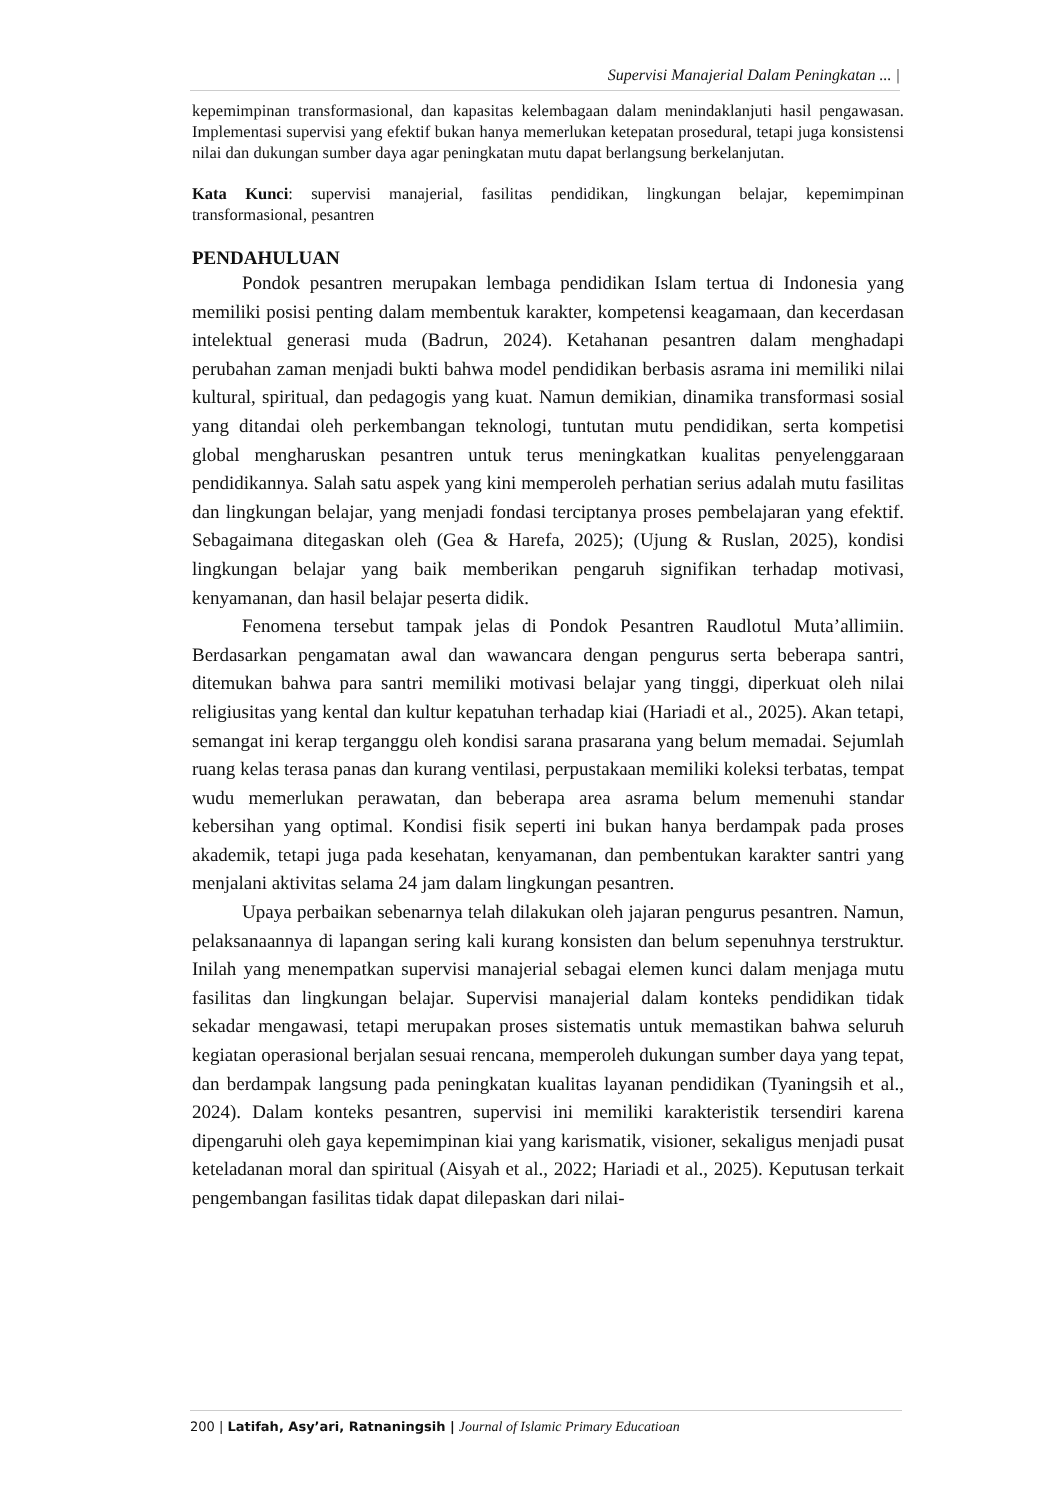Supervisi Manajerial Dalam Peningkatan ... |
kepemimpinan transformasional, dan kapasitas kelembagaan dalam menindaklanjuti hasil pengawasan. Implementasi supervisi yang efektif bukan hanya memerlukan ketepatan prosedural, tetapi juga konsistensi nilai dan dukungan sumber daya agar peningkatan mutu dapat berlangsung berkelanjutan.
Kata Kunci: supervisi manajerial, fasilitas pendidikan, lingkungan belajar, kepemimpinan transformasional, pesantren
PENDAHULUAN
Pondok pesantren merupakan lembaga pendidikan Islam tertua di Indonesia yang memiliki posisi penting dalam membentuk karakter, kompetensi keagamaan, dan kecerdasan intelektual generasi muda (Badrun, 2024). Ketahanan pesantren dalam menghadapi perubahan zaman menjadi bukti bahwa model pendidikan berbasis asrama ini memiliki nilai kultural, spiritual, dan pedagogis yang kuat. Namun demikian, dinamika transformasi sosial yang ditandai oleh perkembangan teknologi, tuntutan mutu pendidikan, serta kompetisi global mengharuskan pesantren untuk terus meningkatkan kualitas penyelenggaraan pendidikannya. Salah satu aspek yang kini memperoleh perhatian serius adalah mutu fasilitas dan lingkungan belajar, yang menjadi fondasi terciptanya proses pembelajaran yang efektif. Sebagaimana ditegaskan oleh (Gea & Harefa, 2025); (Ujung & Ruslan, 2025), kondisi lingkungan belajar yang baik memberikan pengaruh signifikan terhadap motivasi, kenyamanan, dan hasil belajar peserta didik.
Fenomena tersebut tampak jelas di Pondok Pesantren Raudlotul Muta’allimiin. Berdasarkan pengamatan awal dan wawancara dengan pengurus serta beberapa santri, ditemukan bahwa para santri memiliki motivasi belajar yang tinggi, diperkuat oleh nilai religiusitas yang kental dan kultur kepatuhan terhadap kiai (Hariadi et al., 2025). Akan tetapi, semangat ini kerap terganggu oleh kondisi sarana prasarana yang belum memadai. Sejumlah ruang kelas terasa panas dan kurang ventilasi, perpustakaan memiliki koleksi terbatas, tempat wudu memerlukan perawatan, dan beberapa area asrama belum memenuhi standar kebersihan yang optimal. Kondisi fisik seperti ini bukan hanya berdampak pada proses akademik, tetapi juga pada kesehatan, kenyamanan, dan pembentukan karakter santri yang menjalani aktivitas selama 24 jam dalam lingkungan pesantren.
Upaya perbaikan sebenarnya telah dilakukan oleh jajaran pengurus pesantren. Namun, pelaksanaannya di lapangan sering kali kurang konsisten dan belum sepenuhnya terstruktur. Inilah yang menempatkan supervisi manajerial sebagai elemen kunci dalam menjaga mutu fasilitas dan lingkungan belajar. Supervisi manajerial dalam konteks pendidikan tidak sekadar mengawasi, tetapi merupakan proses sistematis untuk memastikan bahwa seluruh kegiatan operasional berjalan sesuai rencana, memperoleh dukungan sumber daya yang tepat, dan berdampak langsung pada peningkatan kualitas layanan pendidikan (Tyaningsih et al., 2024). Dalam konteks pesantren, supervisi ini memiliki karakteristik tersendiri karena dipengaruhi oleh gaya kepemimpinan kiai yang karismatik, visioner, sekaligus menjadi pusat keteladanan moral dan spiritual (Aisyah et al., 2022; Hariadi et al., 2025). Keputusan terkait pengembangan fasilitas tidak dapat dilepaskan dari nilai-
200 | Latifah, Asy’ari, Ratnaningsih | Journal of Islamic Primary Educatioan